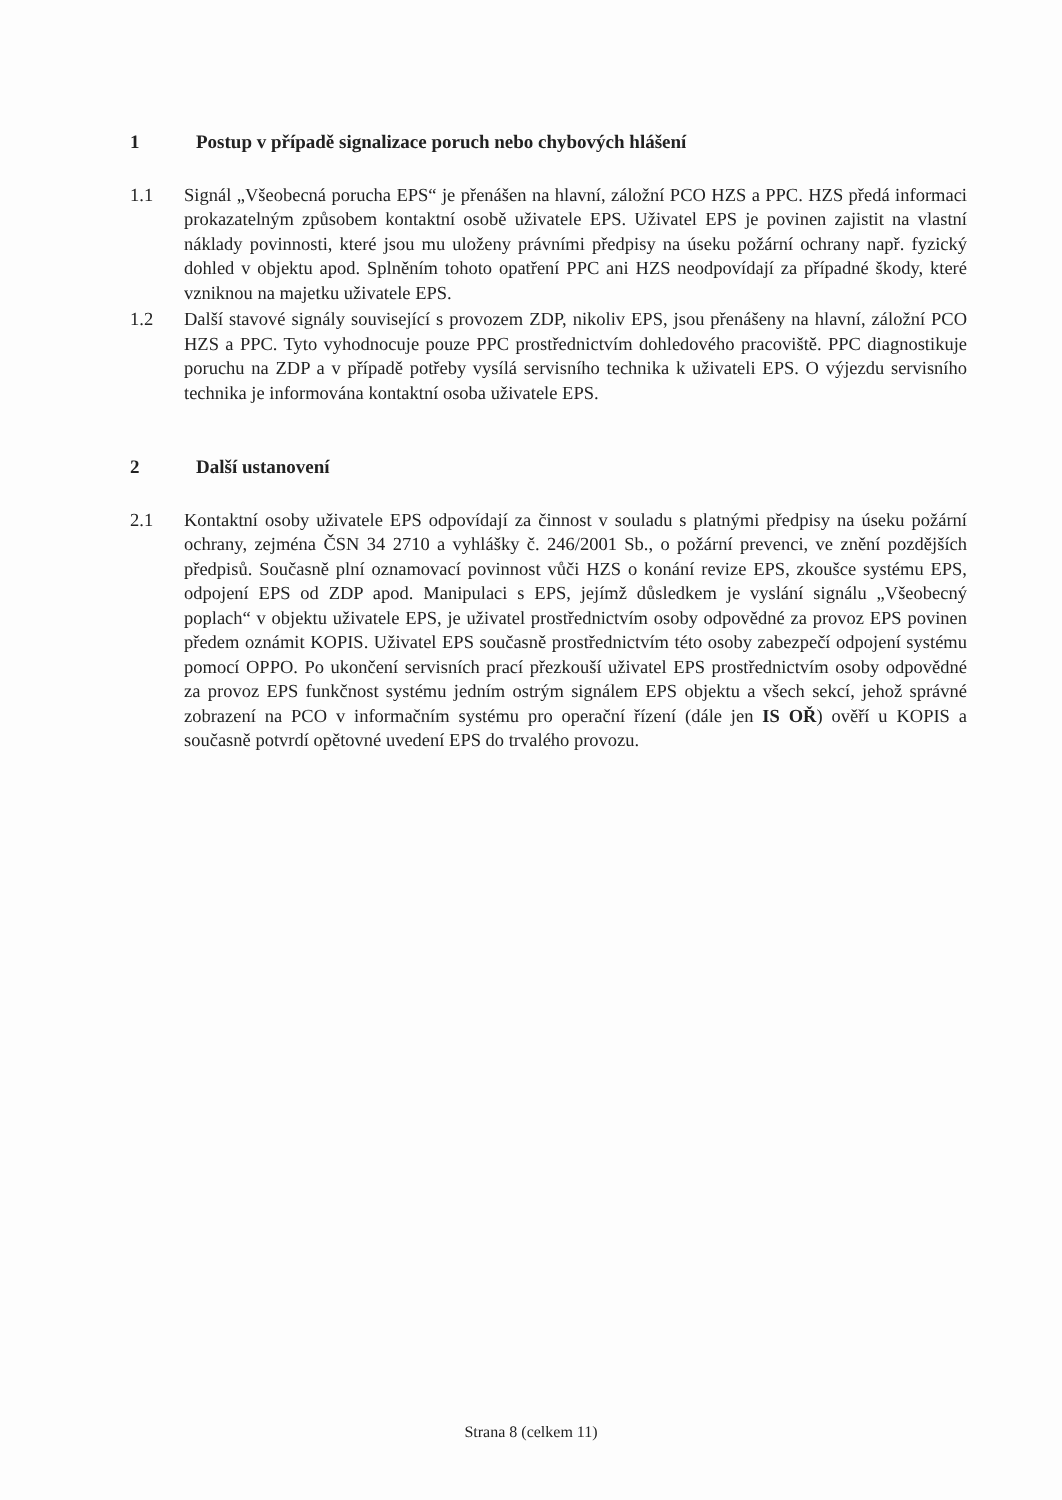1 Postup v případě signalizace poruch nebo chybových hlášení
1.1 Signál „Všeobecná porucha EPS“ je přenášen na hlavní, záložní PCO HZS a PPC. HZS předá informaci prokazatelným způsobem kontaktní osobě uživatele EPS. Uživatel EPS je povinen zajistit na vlastní náklady povinnosti, které jsou mu uloženy právními předpisy na úseku požární ochrany např. fyzický dohled v objektu apod. Splněním tohoto opatření PPC ani HZS neodpovídají za případné škody, které vzniknou na majetku uživatele EPS.
1.2 Další stavové signály související s provozem ZDP, nikoliv EPS, jsou přenášeny na hlavní, záložní PCO HZS a PPC. Tyto vyhodnocuje pouze PPC prostřednictvím dohledového pracoviště. PPC diagnostikuje poruchu na ZDP a v případě potřeby vysílá servisního technika k uživateli EPS. O výjezdu servisního technika je informována kontaktní osoba uživatele EPS.
2 Další ustanovení
2.1 Kontaktní osoby uživatele EPS odpovídají za činnost v souladu s platnými předpisy na úseku požární ochrany, zejména ČSN 34 2710 a vyhlášky č. 246/2001 Sb., o požární prevenci, ve znění pozdějších předpisů. Současně plní oznamovací povinnost vůči HZS o konání revize EPS, zkoušce systému EPS, odpojení EPS od ZDP apod. Manipulaci s EPS, jejímž důsledkem je vyslání signálu „Všeobecný poplach“ v objektu uživatele EPS, je uživatel prostřednictvím osoby odpovědné za provoz EPS povinen předem oznámit KOPIS. Uživatel EPS současně prostřednictvím této osoby zabezpečí odpojení systému pomocí OPPO. Po ukončení servisních prací přezkouší uživatel EPS prostřednictvím osoby odpovědné za provoz EPS funkčnost systému jedním ostrým signálem EPS objektu a všech sekcí, jehož správné zobrazení na PCO v informačním systému pro operační řízení (dále jen IS OŘ) ověří u KOPIS a současně potvrdí opětovné uvedení EPS do trvalého provozu.
Strana 8 (celkem 11)